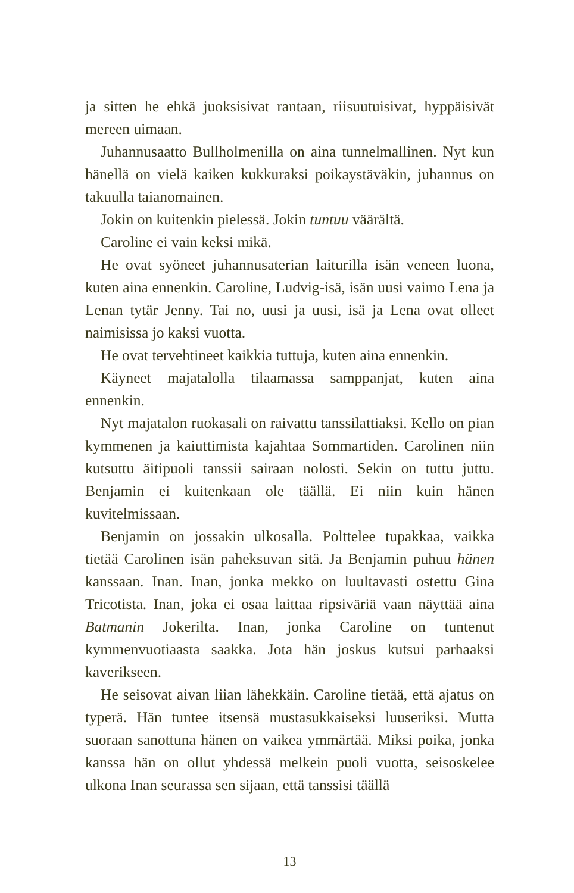ja sitten he ehkä juoksisivat rantaan, riisuutuisivat, hyppäisivät mereen uimaan.
Juhannusaatto Bullholmenilla on aina tunnelmallinen. Nyt kun hänellä on vielä kaiken kukkuraksi poikaystäväkin, juhannus on takuulla taianomainen.
Jokin on kuitenkin pielessä. Jokin tuntuu väärältä.
Caroline ei vain keksi mikä.
He ovat syöneet juhannusaterian laiturilla isän veneen luona, kuten aina ennenkin. Caroline, Ludvig-isä, isän uusi vaimo Lena ja Lenan tytär Jenny. Tai no, uusi ja uusi, isä ja Lena ovat olleet naimisissa jo kaksi vuotta.
He ovat tervehtineet kaikkia tuttuja, kuten aina ennenkin.
Käyneet majatalolla tilaamassa samppanjat, kuten aina ennenkin.
Nyt majatalon ruokasali on raivattu tanssilattiaksi. Kello on pian kymmenen ja kaiuttimista kajahtaa Sommartiden. Carolinen niin kutsuttu äitipuoli tanssii sairaan nolosti. Sekin on tuttu juttu. Benjamin ei kuitenkaan ole täällä. Ei niin kuin hänen kuvitelmissaan.
Benjamin on jossakin ulkosalla. Polttelee tupakkaa, vaikka tietää Carolinen isän paheksuvan sitä. Ja Benjamin puhuu hänen kanssaan. Inan. Inan, jonka mekko on luultavasti ostettu Gina Tricotista. Inan, joka ei osaa laittaa ripsiväriä vaan näyttää aina Batmanin Jokerilta. Inan, jonka Caroline on tuntenut kymmenvuotiaasta saakka. Jota hän joskus kutsui parhaaksi kaverikseen.
He seisovat aivan liian lähekkäin. Caroline tietää, että ajatus on typerä. Hän tuntee itsensä mustasukkaiseksi luuseriksi. Mutta suoraan sanottuna hänen on vaikea ymmärtää. Miksi poika, jonka kanssa hän on ollut yhdessä melkein puoli vuotta, seisoskelee ulkona Inan seurassa sen sijaan, että tanssisi täällä
13